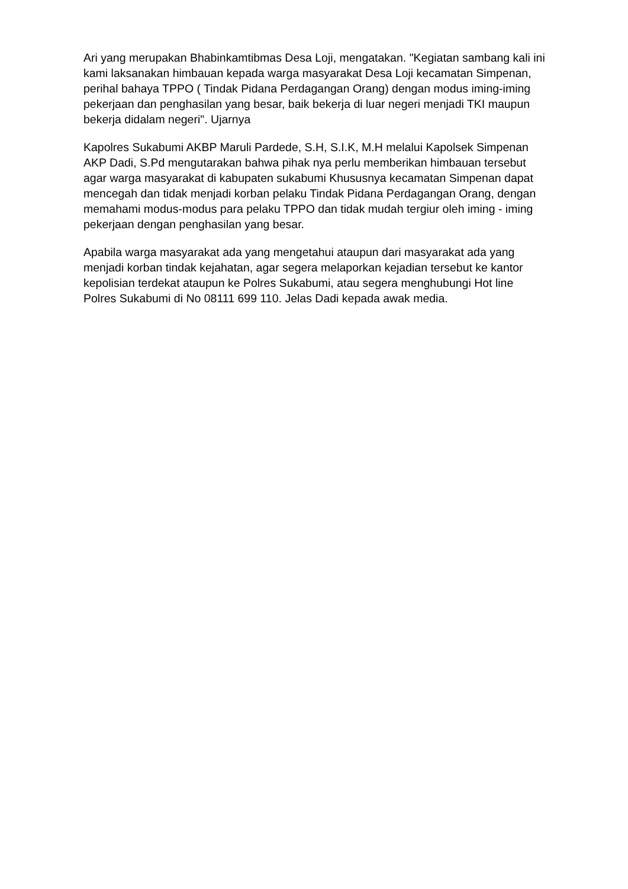Ari yang merupakan Bhabinkamtibmas Desa Loji, mengatakan. "Kegiatan sambang kali ini kami laksanakan himbauan kepada warga masyarakat Desa Loji kecamatan Simpenan, perihal bahaya TPPO ( Tindak Pidana Perdagangan Orang) dengan modus iming-iming pekerjaan dan penghasilan yang besar, baik bekerja di luar negeri menjadi TKI maupun bekerja didalam negeri". Ujarnya
Kapolres Sukabumi AKBP Maruli Pardede, S.H, S.I.K, M.H melalui Kapolsek Simpenan AKP Dadi, S.Pd mengutarakan bahwa pihak nya perlu memberikan himbauan tersebut agar warga masyarakat di kabupaten sukabumi Khususnya kecamatan Simpenan dapat mencegah dan tidak menjadi korban pelaku Tindak Pidana Perdagangan Orang, dengan memahami modus-modus para pelaku TPPO dan tidak mudah tergiur oleh iming - iming pekerjaan dengan penghasilan yang besar.
Apabila warga masyarakat ada yang mengetahui ataupun dari masyarakat ada yang menjadi korban tindak kejahatan, agar segera melaporkan kejadian tersebut ke kantor kepolisian terdekat ataupun ke Polres Sukabumi, atau segera menghubungi Hot line Polres Sukabumi di No 08111 699 110. Jelas Dadi kepada awak media.